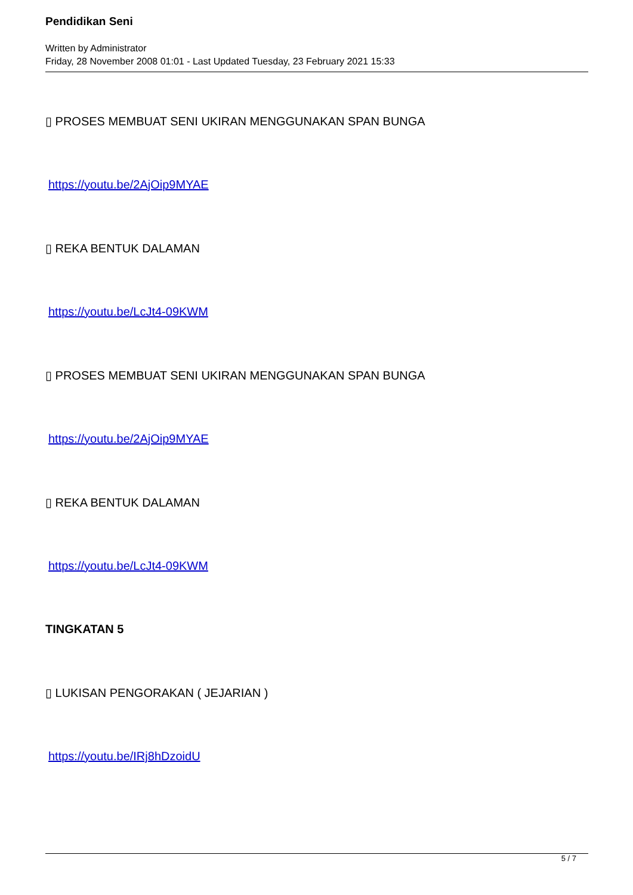Pendidikan Seni
Written by Administrator
Friday, 28 November 2008 01:01 - Last Updated Tuesday, 23 February 2021 15:33
▯ PROSES MEMBUAT SENI UKIRAN MENGGUNAKAN SPAN BUNGA
https://youtu.be/2AjOip9MYAE
▯ REKA BENTUK DALAMAN
https://youtu.be/LcJt4-09KWM
▯ PROSES MEMBUAT SENI UKIRAN MENGGUNAKAN SPAN BUNGA
https://youtu.be/2AjOip9MYAE
▯ REKA BENTUK DALAMAN
https://youtu.be/LcJt4-09KWM
TINGKATAN 5
▯ LUKISAN PENGORAKAN ( JEJARIAN )
https://youtu.be/IRj8hDzoidU
5 / 7